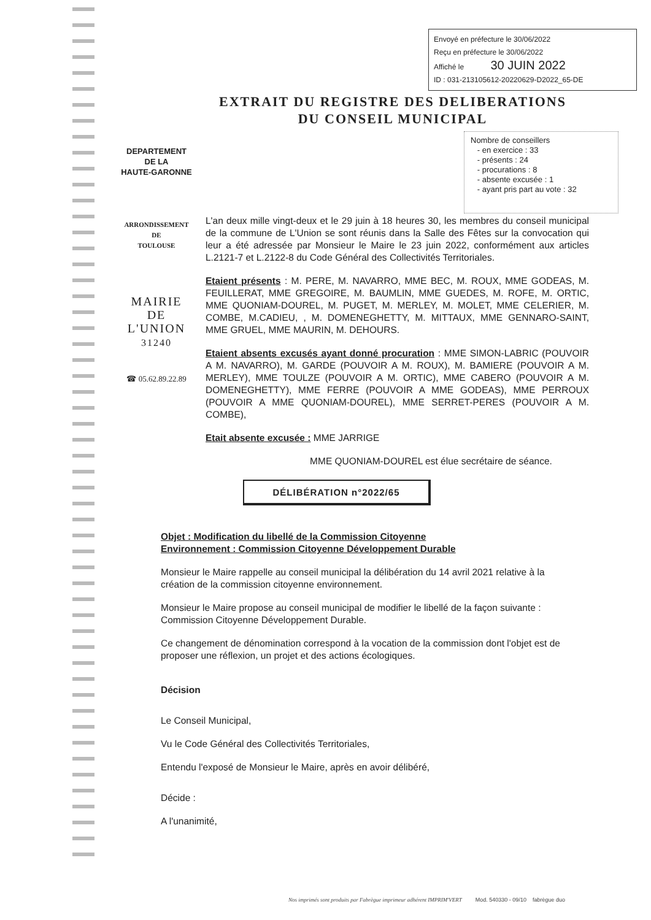Envoyé en préfecture le 30/06/2022
Reçu en préfecture le 30/06/2022
Affiché le 30 JUIN 2022
ID : 031-213105612-20220629-D2022_65-DE
EXTRAIT DU REGISTRE DES DELIBERATIONS
DU CONSEIL MUNICIPAL
Nombre de conseillers
- en exercice : 33
- présents : 24
- procurations : 8
- absente excusée : 1
- ayant pris part au vote : 32
DEPARTEMENT
DE LA
HAUTE-GARONNE
ARRONDISSEMENT
DE
TOULOUSE
MAIRIE
DE
L'UNION
31240
☎ 05.62.89.22.89
L'an deux mille vingt-deux et le 29 juin à 18 heures 30, les membres du conseil municipal de la commune de L'Union se sont réunis dans la Salle des Fêtes sur la convocation qui leur a été adressée par Monsieur le Maire le 23 juin 2022, conformément aux articles L.2121-7 et L.2122-8 du Code Général des Collectivités Territoriales.
Etaient présents : M. PERE, M. NAVARRO, MME BEC, M. ROUX, MME GODEAS, M. FEUILLERAT, MME GREGOIRE, M. BAUMLIN, MME GUEDES, M. ROFE, M. ORTIC, MME QUONIAM-DOUREL, M. PUGET, M. MERLEY, M. MOLET, MME CELERIER, M. COMBE, M.CADIEU, , M. DOMENEGHETTY, M. MITTAUX, MME GENNARO-SAINT, MME GRUEL, MME MAURIN, M. DEHOURS.
Etaient absents excusés ayant donné procuration : MME SIMON-LABRIC (POUVOIR A M. NAVARRO), M. GARDE (POUVOIR A M. ROUX), M. BAMIERE (POUVOIR A M. MERLEY), MME TOULZE (POUVOIR A M. ORTIC), MME CABERO (POUVOIR A M. DOMENEGHETTY), MME FERRE (POUVOIR A MME GODEAS), MME PERROUX (POUVOIR A MME QUONIAM-DOUREL), MME SERRET-PERES (POUVOIR A M. COMBE),
Etait absente excusée : MME JARRIGE
MME QUONIAM-DOUREL est élue secrétaire de séance.
DÉLIBÉRATION n°2022/65
Objet : Modification du libellé de la Commission Citoyenne
Environnement : Commission Citoyenne Développement Durable
Monsieur le Maire rappelle au conseil municipal la délibération du 14 avril 2021 relative à la création de la commission citoyenne environnement.
Monsieur le Maire propose au conseil municipal de modifier le libellé de la façon suivante : Commission Citoyenne Développement Durable.
Ce changement de dénomination correspond à la vocation de la commission dont l'objet est de proposer une réflexion, un projet et des actions écologiques.
Décision
Le Conseil Municipal,
Vu le Code Général des Collectivités Territoriales,
Entendu l'exposé de Monsieur le Maire, après en avoir délibéré,
Décide :
A l'unanimité,
Nos imprimés sont produits par Fabrègue imprimeur adhérent IMPRIM'VERT Mod. 540330 - 09/10 fabrègue duo